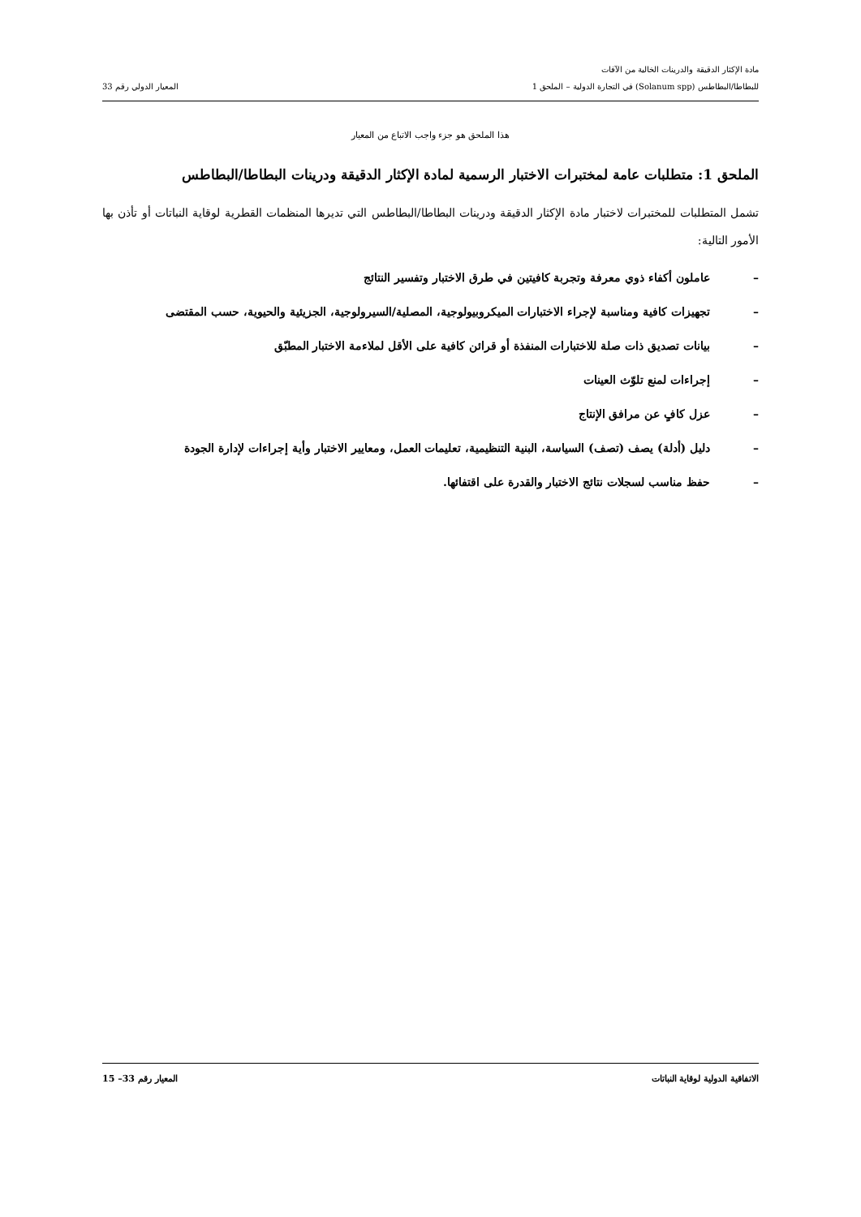مادة الإكثار الدقيقة والدرينات الخالية من الآفات
للبطاطا/البطاطس (Solanum spp) في التجارة الدولية – الملحق 1 المعيار الدولي رقم 33
هذا الملحق هو جزء واجب الاتباع من المعيار
الملحق 1: متطلبات عامة لمختبرات الاختبار الرسمية لمادة الإكثار الدقيقة ودرينات البطاطا/البطاطس
تشمل المتطلبات للمختبرات لاختبار مادة الإكثار الدقيقة ودرينات البطاطا/البطاطس التي تديرها المنظمات القطرية لوقاية النباتات أو تأذن بها الأمور التالية:
– عاملون أكفاء ذوي معرفة وتجربة كافيتين في طرق الاختبار وتفسير النتائج
– تجهيزات كافية ومناسبة لإجراء الاختبارات الميكروبيولوجية، المصلية/السيرولوجية، الجزيئية والحيوية، حسب المقتضى
– بيانات تصديق ذات صلة للاختبارات المنفذة أو قرائن كافية على الأقل لملاءمة الاختبار المطبّق
– إجراءات لمنع تلوّث العينات
– عزل كافٍ عن مرافق الإنتاج
– دليل (أدلة) يصف (تصف) السياسة، البنية التنظيمية، تعليمات العمل، ومعايير الاختبار وأية إجراءات لإدارة الجودة
– حفظ مناسب لسجلات نتائج الاختبار والقدرة على اقتفائها.
الاتفاقية الدولية لوقاية النباتات المعيار رقم 33– 15